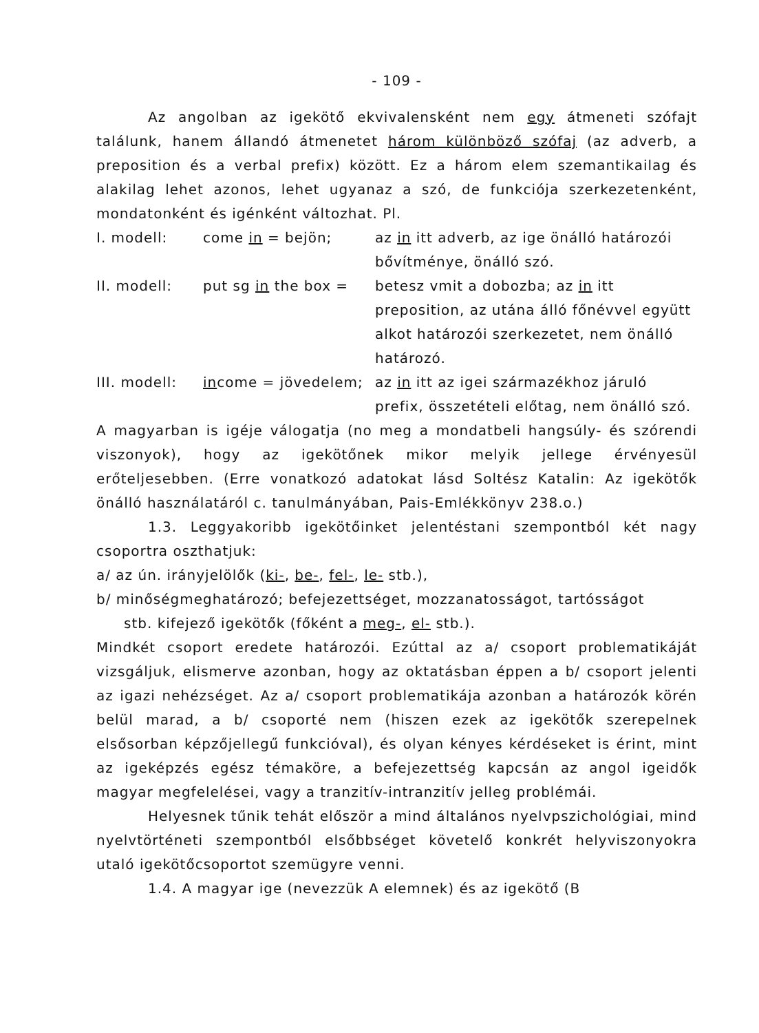- 109 -
Az angolban az igekötő ekvivalensként nem egy átmeneti szófajt találunk, hanem állandó átmenetet három különböző szófaj (az adverb, a preposition és a verbal prefix) között. Ez a három elem szemantikailag és alakilag lehet azonos, lehet ugyanaz a szó, de funkciója szerkezetenként, mondatonként és igénként változhat. Pl.
I. modell: come in = bejön; az in itt adverb, az ige önálló határozói bővítménye, önálló szó.
II. modell: put sg in the box = betesz vmit a dobozba; az in itt preposition, az utána álló főnévvel együtt alkot határozói szerkezetet, nem önálló határozó.
III. modell: income = jövedelem; az in itt az igei származékhoz járuló prefix, összetételi előtag, nem önálló szó.
A magyarban is igéje válogatja (no meg a mondatbeli hangsúly- és szórendi viszonyok), hogy az igekötőnek mikor melyik jellege érvényesül erőteljesebben. (Erre vonatkozó adatokat lásd Soltész Katalin: Az igekötők önálló használatáról c. tanulmányában, Pais-Emlékkönyv 238.o.)
1.3. Leggyakoribb igekötőinket jelentéstani szempontból két nagy csoportra oszthatjuk:
a/ az ún. irányjelölők (ki-, be-, fel-, le- stb.),
b/ minőségmeghatározó; befejezettséget, mozzanatosságot, tartósságot
stb. kifejező igekötők (főként a meg-, el- stb.).
Mindkét csoport eredete határozói. Ezúttal az a/ csoport problematikáját vizsgáljuk, elismerve azonban, hogy az oktatásban éppen a b/ csoport jelenti az igazi nehézséget. Az a/ csoport problematikája azonban a határozók körén belül marad, a b/ csoporté nem (hiszen ezek az igekötők szerepelnek elsősorban képzőjellegű funkcióval), és olyan kényes kérdéseket is érint, mint az igeképzés egész témaköre, a befejezettség kapcsán az angol igeidők magyar megfelelései, vagy a tranzitív-intranzitív jelleg problémái.
Helyesnek tűnik tehát először a mind általános nyelvpszichológiai, mind nyelvtörténeti szempontból elsőbbséget követelő konkrét helyviszonyokra utaló igekötőcsoportot szemügyre venni.
1.4. A magyar ige (nevezzük A elemnek) és az igekötő (B